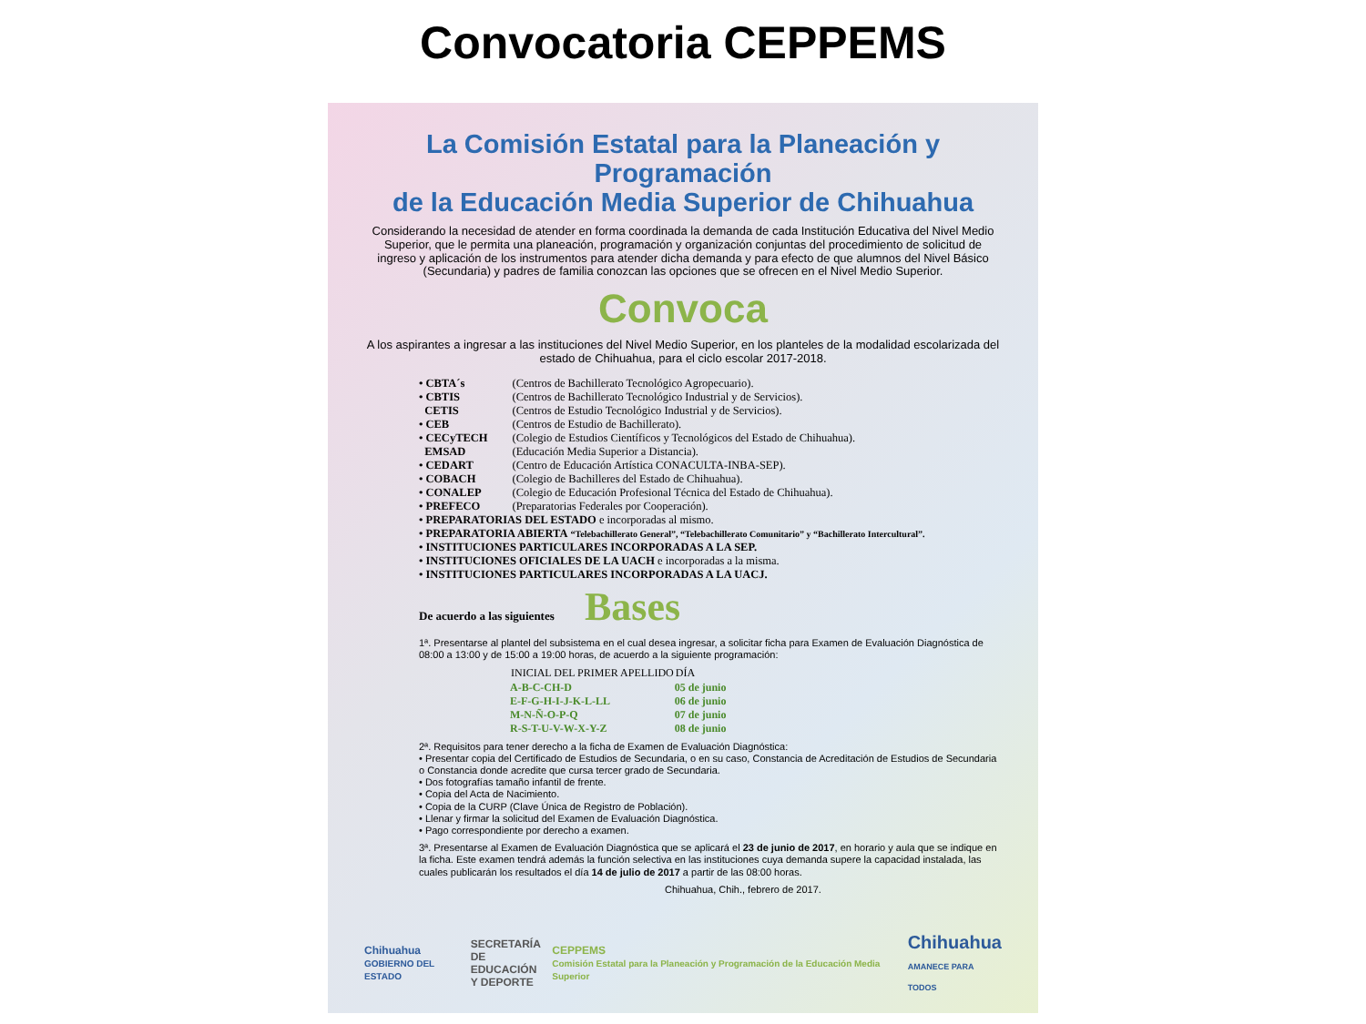Convocatoria CEPPEMS
La Comisión Estatal para la Planeación y Programación
de la Educación Media Superior de Chihuahua
Considerando la necesidad de atender en forma coordinada la demanda de cada Institución Educativa del Nivel Medio Superior, que le permita una planeación, programación y organización conjuntas del procedimiento de solicitud de ingreso y aplicación de los instrumentos para atender dicha demanda y para efecto de que alumnos del Nivel Básico (Secundaria) y padres de familia conozcan las opciones que se ofrecen en el Nivel Medio Superior.
Convoca
A los aspirantes a ingresar a las instituciones del Nivel Medio Superior, en los planteles de la modalidad escolarizada del estado de Chihuahua, para el ciclo escolar 2017-2018.
| • CBTA´s | (Centros de Bachillerato Tecnológico Agropecuario). |
| • CBTIS | (Centros de Bachillerato Tecnológico Industrial y de Servicios). |
| CETIS | (Centros de Estudio Tecnológico Industrial y de Servicios). |
| • CEB | (Centros de Estudio de Bachillerato). |
| • CECyTECH | (Colegio de Estudios Científicos y Tecnológicos del Estado de Chihuahua). |
| EMSAD | (Educación Media Superior a Distancia). |
| • CEDART | (Centro de Educación Artística CONACULTA-INBA-SEP). |
| • COBACH | (Colegio de Bachilleres del Estado de Chihuahua). |
| • CONALEP | (Colegio de Educación Profesional Técnica del Estado de Chihuahua). |
| • PREFECO | (Preparatorias Federales por Cooperación). |
| • PREPARATORIAS DEL ESTADO e incorporadas al mismo. | |
| • PREPARATORIA ABIERTA “Telebachillerato General”, “Telebachillerato Comunitario” y “Bachillerato Intercultural”. | |
| • INSTITUCIONES PARTICULARES INCORPORADAS A LA SEP. | |
| • INSTITUCIONES OFICIALES DE LA UACH e incorporadas a la misma. | |
| • INSTITUCIONES PARTICULARES INCORPORADAS A LA UACJ. | |
De acuerdo a las siguientes Bases
1ª. Presentarse al plantel del subsistema en el cual desea ingresar, a solicitar ficha para Examen de Evaluación Diagnóstica de 08:00 a 13:00 y de 15:00 a 19:00 horas, de acuerdo a la siguiente programación:
| INICIAL DEL PRIMER APELLIDO | DÍA |
| --- | --- |
| A-B-C-CH-D | 05 de junio |
| E-F-G-H-I-J-K-L-LL | 06 de junio |
| M-N-Ñ-O-P-Q | 07 de junio |
| R-S-T-U-V-W-X-Y-Z | 08 de junio |
2ª. Requisitos para tener derecho a la ficha de Examen de Evaluación Diagnóstica:
• Presentar copia del Certificado de Estudios de Secundaria, o en su caso, Constancia de Acreditación de Estudios de Secundaria o Constancia donde acredite que cursa tercer grado de Secundaria.
• Dos fotografías tamaño infantil de frente.
• Copia del Acta de Nacimiento.
• Copia de la CURP (Clave Única de Registro de Población).
• Llenar y firmar la solicitud del Examen de Evaluación Diagnóstica.
• Pago correspondiente por derecho a examen.
3ª. Presentarse al Examen de Evaluación Diagnóstica que se aplicará el 23 de junio de 2017, en horario y aula que se indique en la ficha. Este examen tendrá además la función selectiva en las instituciones cuya demanda supere la capacidad instalada, las cuales publicarán los resultados el día 14 de julio de 2017 a partir de las 08:00 horas.
Chihuahua, Chih., febrero de 2017.
Chihuahua
GOBIERNO DEL ESTADO SECRETARÍA
DE EDUCACIÓN
Y DEPORTE CEPPEMS
Comisión Estatal para la Planeación y Programación de la Educación Media Superior Chihuahua
AMANECE PARA TODOS